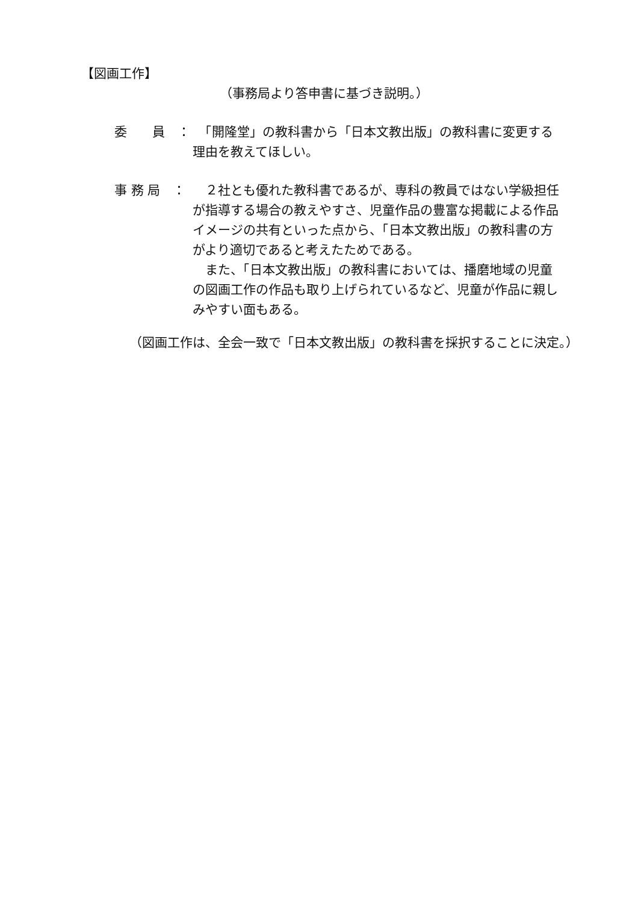【図画工作】
（事務局より答申書に基づき説明。）
委　　員　： 　「開隆堂」の教科書から「日本文教出版」の教科書に変更する理由を教えてほしい。
事 務 局　：
　２社とも優れた教科書であるが、専科の教員ではない学級担任が指導する場合の教えやすさ、児童作品の豊富な掲載による作品イメージの共有といった点から、「日本文教出版」の教科書の方がより適切であると考えたためである。
　また、「日本文教出版」の教科書においては、播磨地域の児童の図画工作の作品も取り上げられているなど、児童が作品に親しみやすい面もある。
（図画工作は、全会一致で「日本文教出版」の教科書を採択することに決定。）